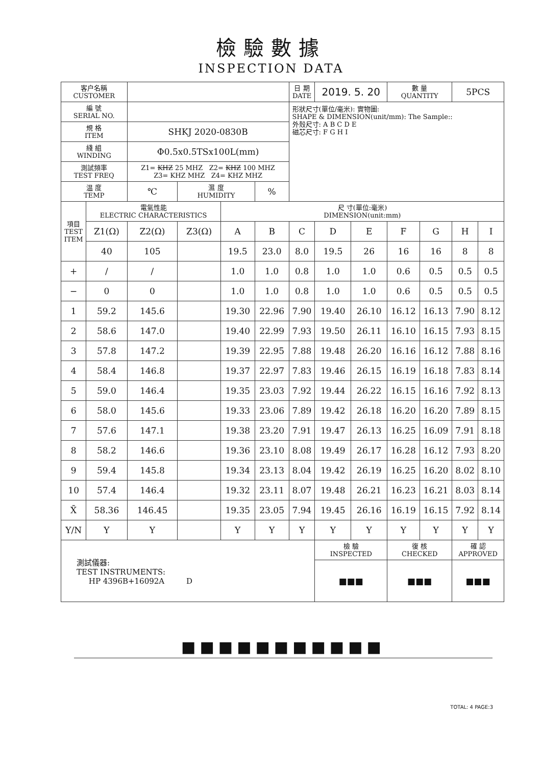檢驗數據
INSPECTION DATA
| 客户名稱 CUSTOMER | | | | | | 日 期 DATE | 2019. 5. 20 | | 數 量 QUANTITY | | 5PCS | |
| 編 號 SERIAL NO. | | | | | | 形狀尺寸(單位/毫米): 實物圖: SHAPE & DIMENSION(unit/mm): The Sample:: 外殼尺寸: A B C D E 磁芯尺寸: F G H I | | | | | | |
| 規 格 ITEM | | SHKJ 2020-0830B | | | | | | | | | | |
| 綫 組 WINDING | | Φ0.5x0.5TSx100L(mm) | | | | | | | | | | |
| 測試頻率 TEST FREQ | | Z1= KHZ 25 MHZ Z2= KHZ 100 MHZ Z3= KHZ MHZ Z4= KHZ MHZ | | | | | | | | | | |
| 温 度 TEMP | | ℃ | 濕 度 HUMIDITY | | % | | | | | | | |
| 項目 TEST ITEM | 電氣性能 ELECTRIC CHARACTERISTICS | | | 尺 寸(單位:毫米) DIMENSION(unit:mm) | | | | | | | | |
| | Z1(Ω) | Z2(Ω) | Z3(Ω) | A | B | C | D | E | F | G | H | I |
| | 40 | 105 | | 19.5 | 23.0 | 8.0 | 19.5 | 26 | 16 | 16 | 8 | 8 |
| + | / | / | | 1.0 | 1.0 | 0.8 | 1.0 | 1.0 | 0.6 | 0.5 | 0.5 | 0.5 |
| − | 0 | 0 | | 1.0 | 1.0 | 0.8 | 1.0 | 1.0 | 0.6 | 0.5 | 0.5 | 0.5 |
| 1 | 59.2 | 145.6 | | 19.30 | 22.96 | 7.90 | 19.40 | 26.10 | 16.12 | 16.13 | 7.90 | 8.12 |
| 2 | 58.6 | 147.0 | | 19.40 | 22.99 | 7.93 | 19.50 | 26.11 | 16.10 | 16.15 | 7.93 | 8.15 |
| 3 | 57.8 | 147.2 | | 19.39 | 22.95 | 7.88 | 19.48 | 26.20 | 16.16 | 16.12 | 7.88 | 8.16 |
| 4 | 58.4 | 146.8 | | 19.37 | 22.97 | 7.83 | 19.46 | 26.15 | 16.19 | 16.18 | 7.83 | 8.14 |
| 5 | 59.0 | 146.4 | | 19.35 | 23.03 | 7.92 | 19.44 | 26.22 | 16.15 | 16.16 | 7.92 | 8.13 |
| 6 | 58.0 | 145.6 | | 19.33 | 23.06 | 7.89 | 19.42 | 26.18 | 16.20 | 16.20 | 7.89 | 8.15 |
| 7 | 57.6 | 147.1 | | 19.38 | 23.20 | 7.91 | 19.47 | 26.13 | 16.25 | 16.09 | 7.91 | 8.18 |
| 8 | 58.2 | 146.6 | | 19.36 | 23.10 | 8.08 | 19.49 | 26.17 | 16.28 | 16.12 | 7.93 | 8.20 |
| 9 | 59.4 | 145.8 | | 19.34 | 23.13 | 8.04 | 19.42 | 26.19 | 16.25 | 16.20 | 8.02 | 8.10 |
| 10 | 57.4 | 146.4 | | 19.32 | 23.11 | 8.07 | 19.48 | 26.21 | 16.23 | 16.21 | 8.03 | 8.14 |
| X̄ | 58.36 | 146.45 | | 19.35 | 23.05 | 7.94 | 19.45 | 26.16 | 16.19 | 16.15 | 7.92 | 8.14 |
| Y/N | Y | Y | | Y | Y | Y | Y | Y | Y | Y | Y | Y |
| 測試儀器: TEST INSTRUMENTS: HP 4396B+16092A D | | | | | | | 檢 驗 INSPECTED | | 復 核 CHECKED | | 確 認 APPROVED | |
| | | | | | | | ■■■ | | ■■■ | | ■■■ | |
■■■■■■■■■■■
TOTAL: 4 PAGE:3